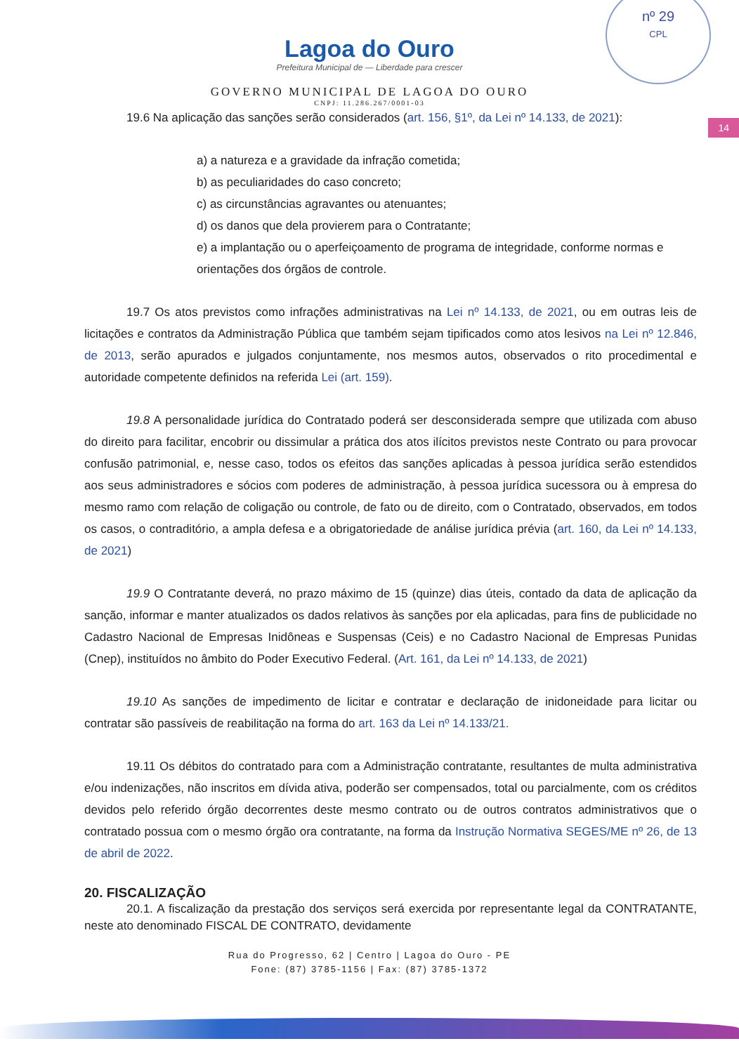nº 29
CPL
Lagoa do Ouro
Prefeitura Municipal de — Liberdade para crescer
GOVERNO MUNICIPAL DE LAGOA DO OURO
CNPJ: 11.286.267/0001-03
14
19.6 Na aplicação das sanções serão considerados (art. 156, §1º, da Lei nº 14.133, de 2021):
a) a natureza e a gravidade da infração cometida;
b) as peculiaridades do caso concreto;
c) as circunstâncias agravantes ou atenuantes;
d) os danos que dela provierem para o Contratante;
e) a implantação ou o aperfeiçoamento de programa de integridade, conforme normas e orientações dos órgãos de controle.
19.7 Os atos previstos como infrações administrativas na Lei nº 14.133, de 2021, ou em outras leis de licitações e contratos da Administração Pública que também sejam tipificados como atos lesivos na Lei nº 12.846, de 2013, serão apurados e julgados conjuntamente, nos mesmos autos, observados o rito procedimental e autoridade competente definidos na referida Lei (art. 159).
19.8 A personalidade jurídica do Contratado poderá ser desconsiderada sempre que utilizada com abuso do direito para facilitar, encobrir ou dissimular a prática dos atos ilícitos previstos neste Contrato ou para provocar confusão patrimonial, e, nesse caso, todos os efeitos das sanções aplicadas à pessoa jurídica serão estendidos aos seus administradores e sócios com poderes de administração, à pessoa jurídica sucessora ou à empresa do mesmo ramo com relação de coligação ou controle, de fato ou de direito, com o Contratado, observados, em todos os casos, o contraditório, a ampla defesa e a obrigatoriedade de análise jurídica prévia (art. 160, da Lei nº 14.133, de 2021)
19.9 O Contratante deverá, no prazo máximo de 15 (quinze) dias úteis, contado da data de aplicação da sanção, informar e manter atualizados os dados relativos às sanções por ela aplicadas, para fins de publicidade no Cadastro Nacional de Empresas Inidôneas e Suspensas (Ceis) e no Cadastro Nacional de Empresas Punidas (Cnep), instituídos no âmbito do Poder Executivo Federal. (Art. 161, da Lei nº 14.133, de 2021)
19.10 As sanções de impedimento de licitar e contratar e declaração de inidoneidade para licitar ou contratar são passíveis de reabilitação na forma do art. 163 da Lei nº 14.133/21.
19.11 Os débitos do contratado para com a Administração contratante, resultantes de multa administrativa e/ou indenizações, não inscritos em dívida ativa, poderão ser compensados, total ou parcialmente, com os créditos devidos pelo referido órgão decorrentes deste mesmo contrato ou de outros contratos administrativos que o contratado possua com o mesmo órgão ora contratante, na forma da Instrução Normativa SEGES/ME nº 26, de 13 de abril de 2022.
20. FISCALIZAÇÃO
20.1. A fiscalização da prestação dos serviços será exercida por representante legal da CONTRATANTE, neste ato denominado FISCAL DE CONTRATO, devidamente
Rua do Progresso, 62 | Centro | Lagoa do Ouro - PE
Fone: (87) 3785-1156 | Fax: (87) 3785-1372